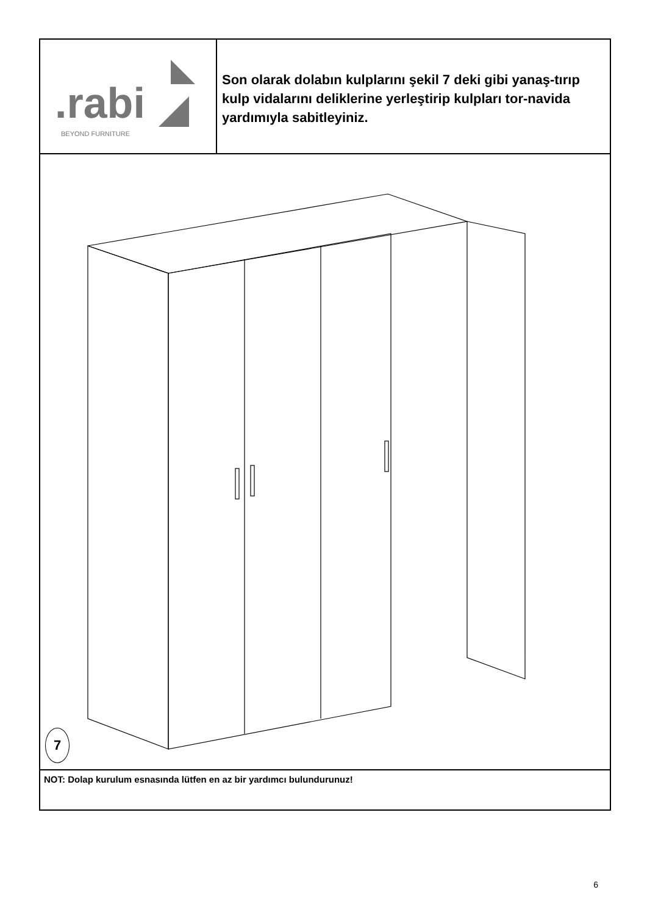.rabi
BEYOND FURNITURE
Son olarak dolabın kulplarını şekil 7 deki gibi yanaş-tırıp kulp vidalarını deliklerine yerleştirip kulpları tor-navida yardımıyla sabitleyiniz.
7
NOT: Dolap kurulum esnasında lütfen en az bir yardımcı bulundurunuz!
6